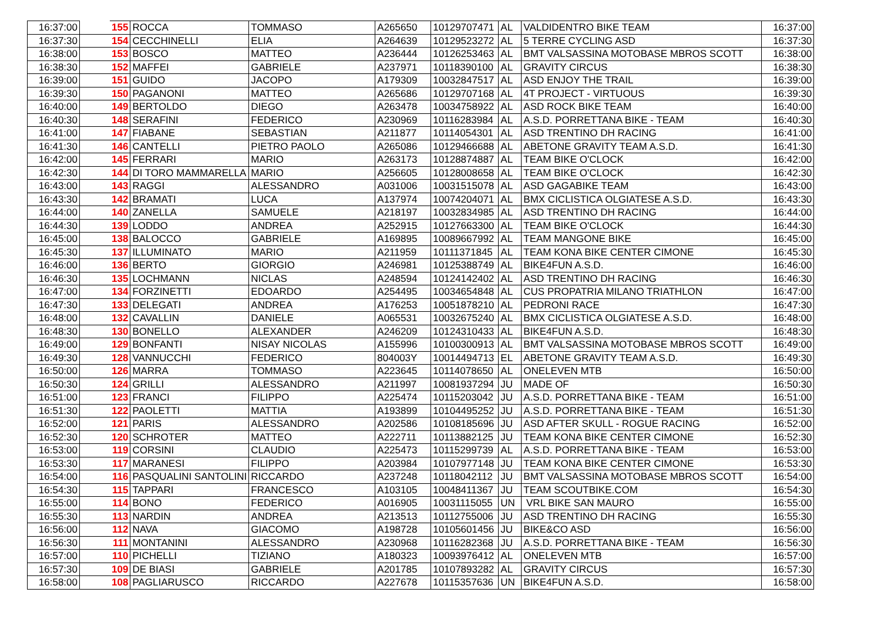| 16:37:00 | | 155 | ROCCA | TOMMASO | A265650 | 10129707471 | AL | VALDIDENTRO BIKE TEAM | 16:37:00 |
| 16:37:30 | | 154 | CECCHINELLI | ELIA | A264639 | 10129523272 | AL | 5 TERRE CYCLING ASD | 16:37:30 |
| 16:38:00 | | 153 | BOSCO | MATTEO | A236444 | 10126253463 | AL | BMT VALSASSINA MOTOBASE MBROS SCOTT | 16:38:00 |
| 16:38:30 | | 152 | MAFFEI | GABRIELE | A237971 | 10118390100 | AL | GRAVITY CIRCUS | 16:38:30 |
| 16:39:00 | | 151 | GUIDO | JACOPO | A179309 | 10032847517 | AL | ASD ENJOY THE TRAIL | 16:39:00 |
| 16:39:30 | | 150 | PAGANONI | MATTEO | A265686 | 10129707168 | AL | 4T PROJECT - VIRTUOUS | 16:39:30 |
| 16:40:00 | | 149 | BERTOLDO | DIEGO | A263478 | 10034758922 | AL | ASD ROCK BIKE TEAM | 16:40:00 |
| 16:40:30 | | 148 | SERAFINI | FEDERICO | A230969 | 10116283984 | AL | A.S.D. PORRETTANA BIKE - TEAM | 16:40:30 |
| 16:41:00 | | 147 | FIABANE | SEBASTIAN | A211877 | 10114054301 | AL | ASD TRENTINO DH RACING | 16:41:00 |
| 16:41:30 | | 146 | CANTELLI | PIETRO PAOLO | A265086 | 10129466688 | AL | ABETONE GRAVITY TEAM A.S.D. | 16:41:30 |
| 16:42:00 | | 145 | FERRARI | MARIO | A263173 | 10128874887 | AL | TEAM BIKE O'CLOCK | 16:42:00 |
| 16:42:30 | | 144 | DI TORO MAMMARELLA | MARIO | A256605 | 10128008658 | AL | TEAM BIKE O'CLOCK | 16:42:30 |
| 16:43:00 | | 143 | RAGGI | ALESSANDRO | A031006 | 10031515078 | AL | ASD GAGABIKE TEAM | 16:43:00 |
| 16:43:30 | | 142 | BRAMATI | LUCA | A137974 | 10074204071 | AL | BMX CICLISTICA OLGIATESE A.S.D. | 16:43:30 |
| 16:44:00 | | 140 | ZANELLA | SAMUELE | A218197 | 10032834985 | AL | ASD TRENTINO DH RACING | 16:44:00 |
| 16:44:30 | | 139 | LODDO | ANDREA | A252915 | 10127663300 | AL | TEAM BIKE O'CLOCK | 16:44:30 |
| 16:45:00 | | 138 | BALOCCO | GABRIELE | A169895 | 10089667992 | AL | TEAM MANGONE BIKE | 16:45:00 |
| 16:45:30 | | 137 | ILLUMINATO | MARIO | A211959 | 10111371845 | AL | TEAM KONA BIKE CENTER CIMONE | 16:45:30 |
| 16:46:00 | | 136 | BERTO | GIORGIO | A246981 | 10125388749 | AL | BIKE4FUN A.S.D. | 16:46:00 |
| 16:46:30 | | 135 | LOCHMANN | NICLAS | A248594 | 10124142402 | AL | ASD TRENTINO DH RACING | 16:46:30 |
| 16:47:00 | | 134 | FORZINETTI | EDOARDO | A254495 | 10034654848 | AL | CUS PROPATRIA MILANO TRIATHLON | 16:47:00 |
| 16:47:30 | | 133 | DELEGATI | ANDREA | A176253 | 10051878210 | AL | PEDRONI RACE | 16:47:30 |
| 16:48:00 | | 132 | CAVALLIN | DANIELE | A065531 | 10032675240 | AL | BMX CICLISTICA OLGIATESE A.S.D. | 16:48:00 |
| 16:48:30 | | 130 | BONELLO | ALEXANDER | A246209 | 10124310433 | AL | BIKE4FUN A.S.D. | 16:48:30 |
| 16:49:00 | | 129 | BONFANTI | NISAY NICOLAS | A155996 | 10100300913 | AL | BMT VALSASSINA MOTOBASE MBROS SCOTT | 16:49:00 |
| 16:49:30 | | 128 | VANNUCCHI | FEDERICO | 804003Y | 10014494713 | EL | ABETONE GRAVITY TEAM A.S.D. | 16:49:30 |
| 16:50:00 | | 126 | MARRA | TOMMASO | A223645 | 10114078650 | AL | ONELEVEN MTB | 16:50:00 |
| 16:50:30 | | 124 | GRILLI | ALESSANDRO | A211997 | 10081937294 | JU | MADE OF | 16:50:30 |
| 16:51:00 | | 123 | FRANCI | FILIPPO | A225474 | 10115203042 | JU | A.S.D. PORRETTANA BIKE - TEAM | 16:51:00 |
| 16:51:30 | | 122 | PAOLETTI | MATTIA | A193899 | 10104495252 | JU | A.S.D. PORRETTANA BIKE - TEAM | 16:51:30 |
| 16:52:00 | | 121 | PARIS | ALESSANDRO | A202586 | 10108185696 | JU | ASD AFTER SKULL - ROGUE RACING | 16:52:00 |
| 16:52:30 | | 120 | SCHROTER | MATTEO | A222711 | 10113882125 | JU | TEAM KONA BIKE CENTER CIMONE | 16:52:30 |
| 16:53:00 | | 119 | CORSINI | CLAUDIO | A225473 | 10115299739 | AL | A.S.D. PORRETTANA BIKE - TEAM | 16:53:00 |
| 16:53:30 | | 117 | MARANESI | FILIPPO | A203984 | 10107977148 | JU | TEAM KONA BIKE CENTER CIMONE | 16:53:30 |
| 16:54:00 | | 116 | PASQUALINI SANTOLINI | RICCARDO | A237248 | 10118042112 | JU | BMT VALSASSINA MOTOBASE MBROS SCOTT | 16:54:00 |
| 16:54:30 | | 115 | TAPPARI | FRANCESCO | A103105 | 10048411367 | JU | TEAM SCOUTBIKE.COM | 16:54:30 |
| 16:55:00 | | 114 | BONO | FEDERICO | A016905 | 10031115055 | UN | VRL BIKE SAN MAURO | 16:55:00 |
| 16:55:30 | | 113 | NARDIN | ANDREA | A213513 | 10112755006 | JU | ASD TRENTINO DH RACING | 16:55:30 |
| 16:56:00 | | 112 | NAVA | GIACOMO | A198728 | 10105601456 | JU | BIKE&CO ASD | 16:56:00 |
| 16:56:30 | | 111 | MONTANINI | ALESSANDRO | A230968 | 10116282368 | JU | A.S.D. PORRETTANA BIKE - TEAM | 16:56:30 |
| 16:57:00 | | 110 | PICHELLI | TIZIANO | A180323 | 10093976412 | AL | ONELEVEN MTB | 16:57:00 |
| 16:57:30 | | 109 | DE BIASI | GABRIELE | A201785 | 10107893282 | AL | GRAVITY CIRCUS | 16:57:30 |
| 16:58:00 | | 108 | PAGLIARUSCO | RICCARDO | A227678 | 10115357636 | UN | BIKE4FUN A.S.D. | 16:58:00 |